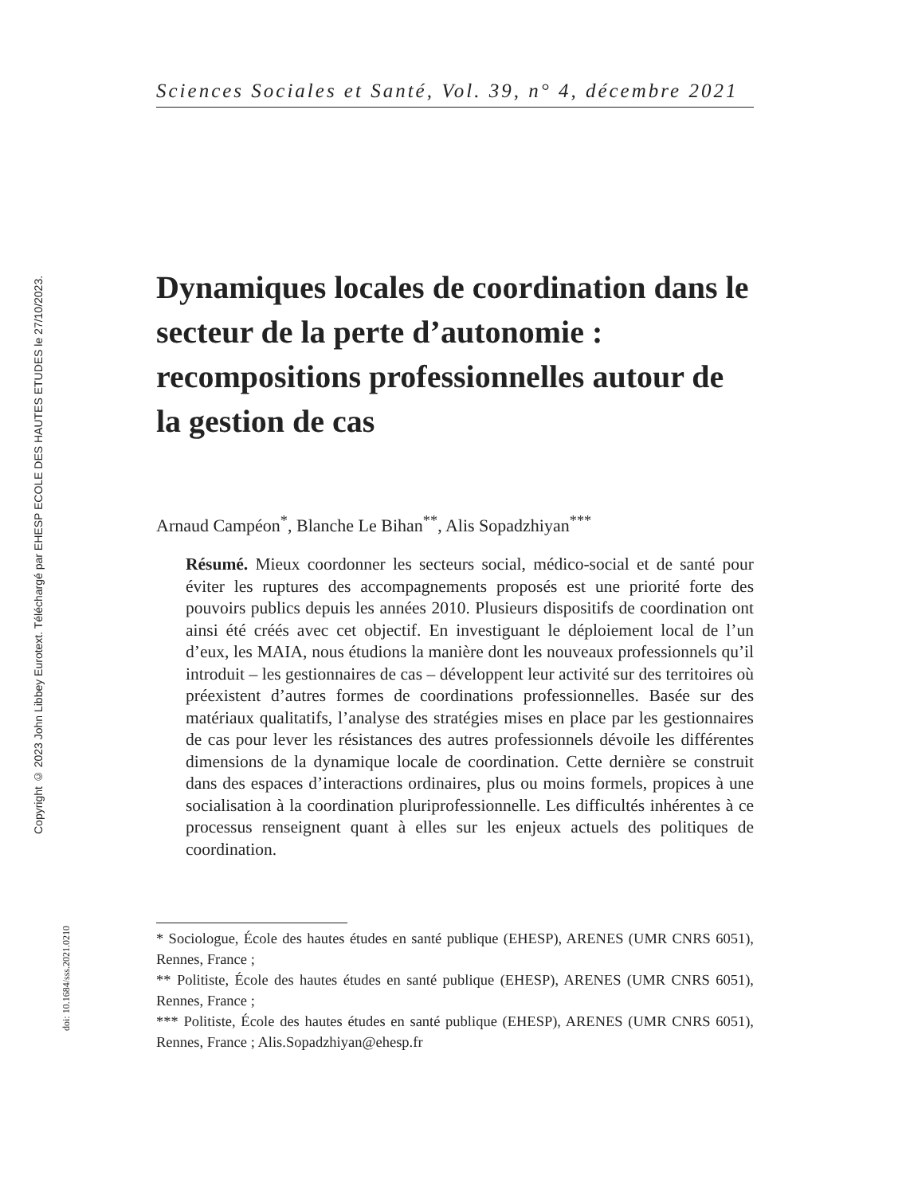Copyright © 2023 John Libbey Eurotext. Téléchargé par EHESP ECOLE DES HAUTES ETUDES le 27/10/2023.
doi: 10.1684/sss.2021.0210
Sciences Sociales et Santé, Vol. 39, n° 4, décembre 2021
Dynamiques locales de coordination dans le secteur de la perte d’autonomie : recompositions professionnelles autour de la gestion de cas
Arnaud Campéon<sup>*</sup>, Blanche Le Bihan<sup>**</sup>, Alis Sopadzhiyan<sup>***</sup>
Résumé. Mieux coordonner les secteurs social, médico-social et de santé pour éviter les ruptures des accompagnements proposés est une priorité forte des pouvoirs publics depuis les années 2010. Plusieurs dispositifs de coordination ont ainsi été créés avec cet objectif. En investiguant le déploiement local de l’un d’eux, les MAIA, nous étudions la manière dont les nouveaux professionnels qu’il introduit – les gestionnaires de cas – développent leur activité sur des territoires où préexistent d’autres formes de coordinations professionnelles. Basée sur des matériaux qualitatifs, l’analyse des stratégies mises en place par les gestionnaires de cas pour lever les résistances des autres professionnels dévoile les différentes dimensions de la dynamique locale de coordination. Cette dernière se construit dans des espaces d’interactions ordinaires, plus ou moins formels, propices à une socialisation à la coordination pluriprofessionnelle. Les difficultés inhérentes à ce processus renseignent quant à elles sur les enjeux actuels des politiques de coordination.
* Sociologue, École des hautes études en santé publique (EHESP), ARENES (UMR CNRS 6051), Rennes, France ;
** Politiste, École des hautes études en santé publique (EHESP), ARENES (UMR CNRS 6051), Rennes, France ;
*** Politiste, École des hautes études en santé publique (EHESP), ARENES (UMR CNRS 6051), Rennes, France ; Alis.Sopadzhiyan@ehesp.fr